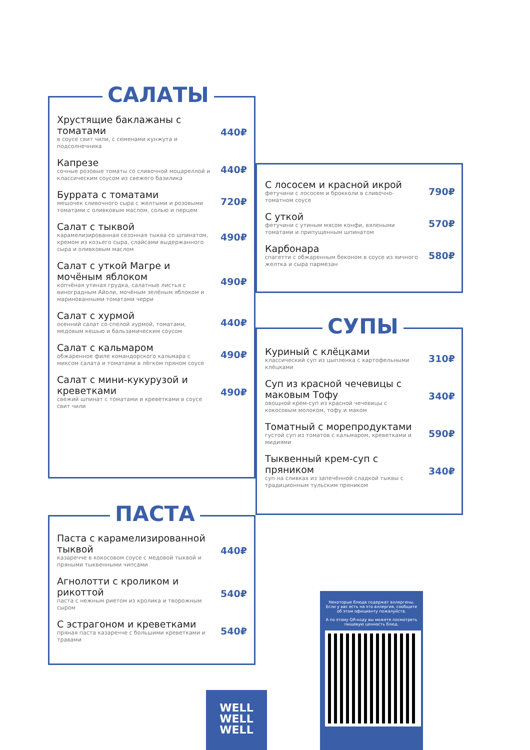САЛАТЫ
Хрустящие баклажаны с томатами
в соусе свит чили, с семенами кунжута и подсолнечника
440₽
Капрезе
сочные розовые томаты со сливочной моцареллой и классическим соусом из свежего базилика
440₽
Буррата с томатами
мешочек сливочного сыра с желтыми и розовыми томатами с оливковым маслом, солью и перцем
720₽
Салат с тыквой
карамелизированная сезонная тыква со шпинатом, кремом из козьего сыра, слайсами выдержанного сыра и оливковым маслом
490₽
Салат с уткой Магре и мочёным яблоком
копчёная утиная грудка, салатные листья с виноградным Айоли, мочёным зелёным яблоком и маринованными томатами черри
490₽
Салат с хурмой
осенний салат со спелой хурмой, томатами, медовым кешью и бальзамическим соусом
440₽
Салат с кальмаром
обжаренное филе командорского кальмара с миксом салата и томатами в лёгком пряном соусе
490₽
Салат с мини-кукурузой и креветками
свежий шпинат с томатами и креветками в соусе свит чили
490₽
С лососем и красной икрой
фетучини с лососем и брокколи в сливочно-томатном соусе
790₽
С уткой
фетучини с утиным мясом конфи, вялеными томатами и припущенным шпинатом
570₽
Карбонара
спагетти с обжаренным беконом в соусе из яичного желтка и сыра пармезан
580₽
СУПЫ
Куриный с клёцками
классический суп из цыпленка с картофельными клёцками
310₽
Суп из красной чечевицы с маковым Тофу
овощной крем-суп из красной чечевицы с кокосовым молоком, тофу и маком
340₽
Томатный с морепродуктами
густой суп из томатов с кальмаром, креветками и мидиями
590₽
Тыквенный крем-суп с пряником
суп на сливках из запечённой сладкой тыквы с традиционным тульским пряником
340₽
ПАСТА
Паста с карамелизированной тыквой
казаречче в кокосовом соусе с медовой тыквой и пряными тыквенными чипсами
440₽
Агнолотти с кроликом и рикоттой
паста с нежным риетом из кролика и творожным сыром
540₽
С эстрагоном и креветками
пряная паста казаречче с большими креветками и травами
540₽
Некоторые блюда содержат аллергены. Если у вас есть на это аллергия, сообщите об этом официанту пожалуйста.
А по этому QR-коду вы можете посмотреть пищевую ценность блюд.
WELL
WELL
WELL